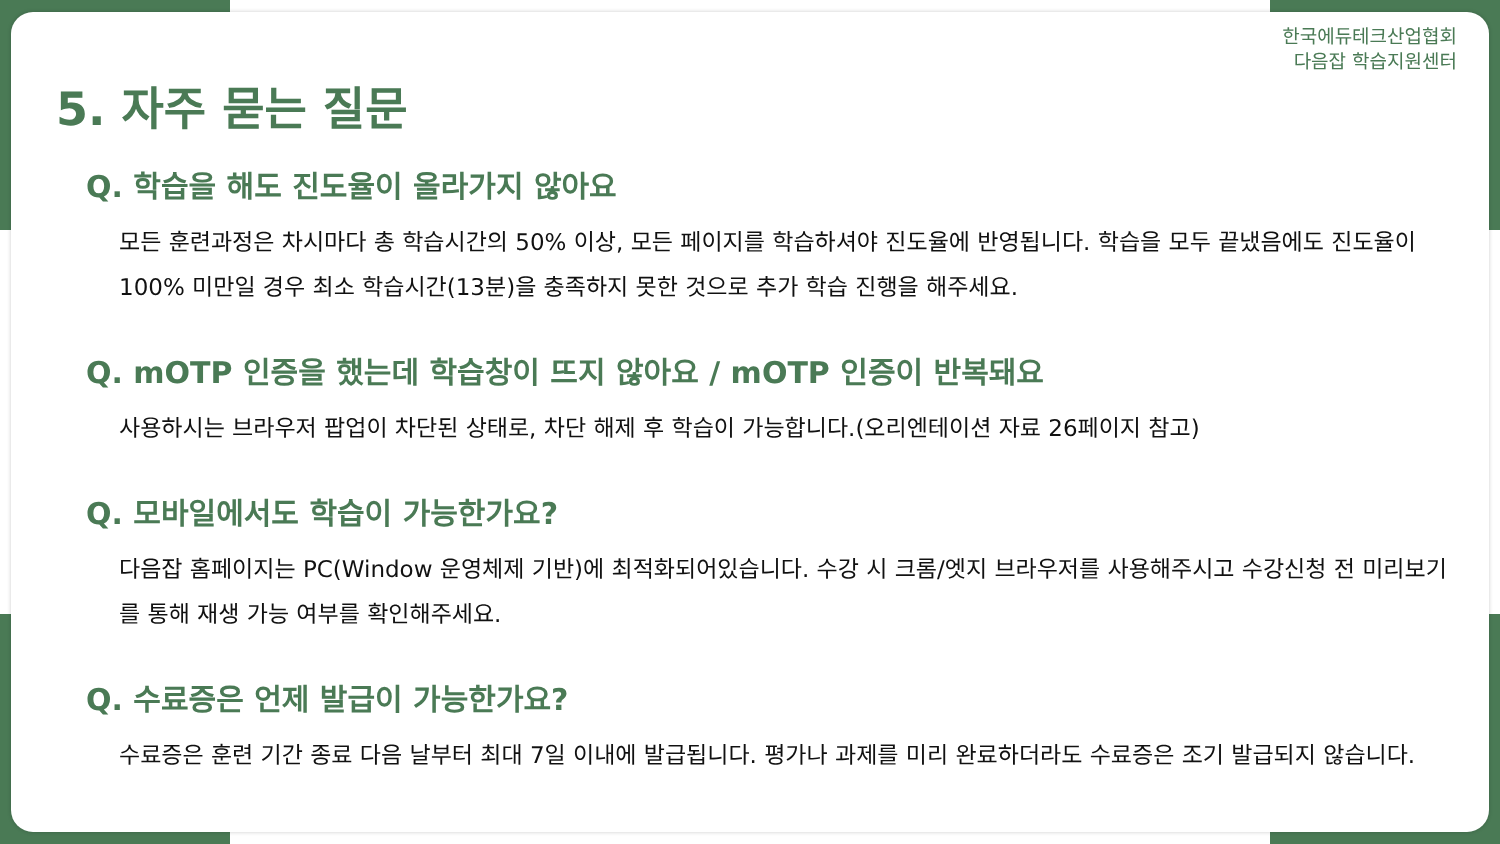한국에듀테크산업협회
다음잡 학습지원센터
5. 자주 묻는 질문
Q. 학습을 해도 진도율이 올라가지 않아요
모든 훈련과정은 차시마다 총 학습시간의 50% 이상, 모든 페이지를 학습하셔야 진도율에 반영됩니다. 학습을 모두 끝냈음에도 진도율이 100% 미만일 경우 최소 학습시간(13분)을 충족하지 못한 것으로 추가 학습 진행을 해주세요.
Q. mOTP 인증을 했는데 학습창이 뜨지 않아요 / mOTP 인증이 반복돼요
사용하시는 브라우저 팝업이 차단된 상태로, 차단 해제 후 학습이 가능합니다.(오리엔테이션 자료 26페이지 참고)
Q. 모바일에서도 학습이 가능한가요?
다음잡 홈페이지는 PC(Window 운영체제 기반)에 최적화되어있습니다. 수강 시 크롬/엣지 브라우저를 사용해주시고 수강신청 전 미리보기를 통해 재생 가능 여부를 확인해주세요.
Q. 수료증은 언제 발급이 가능한가요?
수료증은 훈련 기간 종료 다음 날부터 최대 7일 이내에 발급됩니다. 평가나 과제를 미리 완료하더라도 수료증은 조기 발급되지 않습니다.